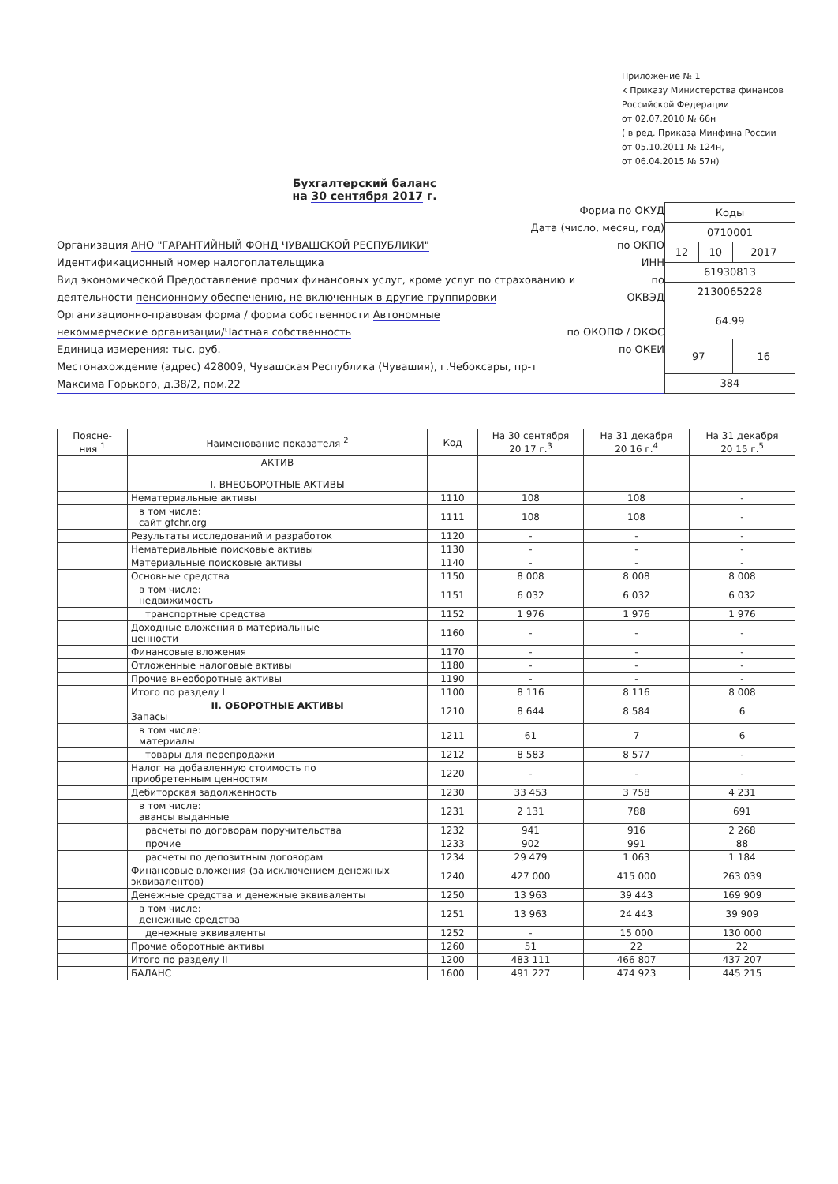Приложение № 1
к Приказу Министерства финансов
Российской Федерации
от 02.07.2010 № 66н
( в ред. Приказа Минфина России
от 05.10.2011 № 124н,
от 06.04.2015 № 57н)
Бухгалтерский баланс
на 30 сентября 2017 г.
Форма по ОКУД
Дата (число, месяц, год)
Организация АНО "ГАРАНТИЙНЫЙ ФОНД ЧУВАШСКОЙ РЕСПУБЛИКИ" по ОКПО
Идентификационный номер налогоплательщика ИНН
Вид экономической Предоставление прочих финансовых услуг, кроме услуг по страхованию и по
деятельности пенсионному обеспечению, не включенных в другие группировки ОКВЭД
Организационно-правовая форма / форма собственности Автономные
некоммерческие организации/Частная собственность по ОКОПФ / ОКФС
Единица измерения: тыс. руб. по ОКЕИ
Местонахождение (адрес) 428009, Чувашская Республика (Чувашия), г.Чебоксары, пр-т
Максима Горького, д.38/2, пом.22
| Коды | | |
| 0710001 | | |
| 12 | 10 | 2017 |
| 61930813 | | |
| 2130065228 | | |
| 64.99 | | |
| 97 | | 16 |
| 384 | | |
| Поясне- ния <sup>1</sup> | Наименование показателя <sup>2</sup> | Код | На 30 сентября 20 17 г.<sup>3</sup> | На 31 декабря 20 16 г.<sup>4</sup> | На 31 декабря 20 15 г.<sup>5</sup> |
| --- | --- | --- | --- | --- | --- |
| | АКТИВ I. ВНЕОБОРОТНЫЕ АКТИВЫ | | | | |
| | Нематериальные активы | 1110 | 108 | 108 | - |
| | в том числе: сайт gfchr.org | 1111 | 108 | 108 | - |
| | Результаты исследований и разработок | 1120 | - | - | - |
| | Нематериальные поисковые активы | 1130 | - | - | - |
| | Материальные поисковые активы | 1140 | - | - | - |
| | Основные средства | 1150 | 8 008 | 8 008 | 8 008 |
| | в том числе: недвижимость | 1151 | 6 032 | 6 032 | 6 032 |
| | транспортные средства | 1152 | 1 976 | 1 976 | 1 976 |
| | Доходные вложения в материальные ценности | 1160 | - | - | - |
| | Финансовые вложения | 1170 | - | - | - |
| | Отложенные налоговые активы | 1180 | - | - | - |
| | Прочие внеоборотные активы | 1190 | - | - | - |
| | Итого по разделу I | 1100 | 8 116 | 8 116 | 8 008 |
| | II. ОБОРОТНЫЕ АКТИВЫ Запасы | 1210 | 8 644 | 8 584 | 6 |
| | в том числе: материалы | 1211 | 61 | 7 | 6 |
| | товары для перепродажи | 1212 | 8 583 | 8 577 | - |
| | Налог на добавленную стоимость по приобретенным ценностям | 1220 | - | - | - |
| | Дебиторская задолженность | 1230 | 33 453 | 3 758 | 4 231 |
| | в том числе: авансы выданные | 1231 | 2 131 | 788 | 691 |
| | расчеты по договорам поручительства | 1232 | 941 | 916 | 2 268 |
| | прочие | 1233 | 902 | 991 | 88 |
| | расчеты по депозитным договорам | 1234 | 29 479 | 1 063 | 1 184 |
| | Финансовые вложения (за исключением денежных эквивалентов) | 1240 | 427 000 | 415 000 | 263 039 |
| | Денежные средства и денежные эквиваленты | 1250 | 13 963 | 39 443 | 169 909 |
| | в том числе: денежные средства | 1251 | 13 963 | 24 443 | 39 909 |
| | денежные эквиваленты | 1252 | - | 15 000 | 130 000 |
| | Прочие оборотные активы | 1260 | 51 | 22 | 22 |
| | Итого по разделу II | 1200 | 483 111 | 466 807 | 437 207 |
| | БАЛАНС | 1600 | 491 227 | 474 923 | 445 215 |